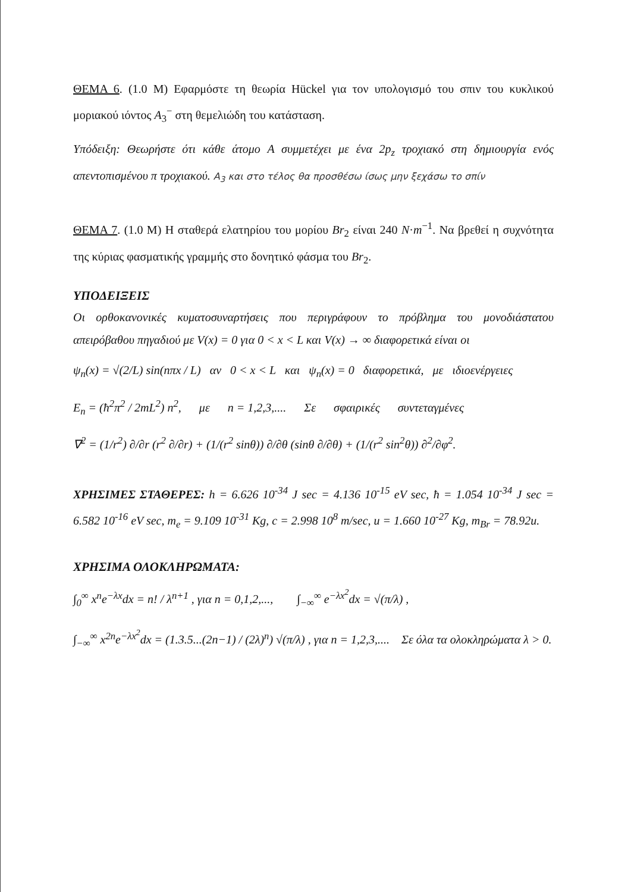ΘΕΜΑ 6. (1.0 Μ) Εφαρμόστε τη θεωρία Hückel για τον υπολογισμό του σπιν του κυκλικού μοριακού ιόντος A<sub>3</sub><sup>−</sup> στη θεμελιώδη του κατάσταση.
Υπόδειξη: Θεωρήστε ότι κάθε άτομο A συμμετέχει με ένα 2p<sub>z</sub> τροχιακό στη δημιουργία ενός απεντοπισμένου π τροχιακού. A<sub>3</sub> και στο τέλος θα προσθέσω ίσως μην ξεχάσω το σπίν
ΘΕΜΑ 7. (1.0 Μ) Η σταθερά ελατηρίου του μορίου Br<sub>2</sub> είναι 240 N·m<sup>−1</sup>. Να βρεθεί η συχνότητα της κύριας φασματικής γραμμής στο δονητικό φάσμα του Br<sub>2</sub>.
ΥΠΟΔΕΙΞΕΙΣ
Οι ορθοκανονικές κυματοσυναρτήσεις που περιγράφουν το πρόβλημα του μονοδιάστατου απειρόβαθου πηγαδιού με V(x) = 0 για 0 < x < L και V(x) → ∞ διαφορετικά είναι οι
ψ<sub>n</sub>(x) = √(2/L) sin(nπx / L) αν 0 < x < L και ψ<sub>n</sub>(x) = 0 διαφορετικά, με ιδιοενέργειες
E<sub>n</sub> = (ħ<sup>2</sup>π<sup>2</sup> / 2mL<sup>2</sup>) n<sup>2</sup>, με n = 1,2,3,.... Σε σφαιρικές συντεταγμένες
∇<sup>2</sup> = (1/r<sup>2</sup>) ∂/∂r (r<sup>2</sup> ∂/∂r) + (1/(r<sup>2</sup> sinθ)) ∂/∂θ (sinθ ∂/∂θ) + (1/(r<sup>2</sup> sin<sup>2</sup>θ)) ∂<sup>2</sup>/∂φ<sup>2</sup>.
ΧΡΗΣΙΜΕΣ ΣΤΑΘΕΡΕΣ: h = 6.626 10<sup>-34</sup> J sec = 4.136 10<sup>-15</sup> eV sec, ħ = 1.054 10<sup>-34</sup> J sec = 6.582 10<sup>-16</sup> eV sec, m<sub>e</sub> = 9.109 10<sup>-31</sup> Kg, c = 2.998 10<sup>8</sup> m/sec, u = 1.660 10<sup>-27</sup> Kg, m<sub>Br</sub> = 78.92u.
ΧΡΗΣΙΜΑ ΟΛΟΚΛΗΡΩΜΑΤΑ:
∫<sub>0</sub><sup>∞</sup> x<sup>n</sup>e<sup>−λx</sup>dx = n! / λ<sup>n+1</sup> , για n = 0,1,2,..., ∫<sub>−∞</sub><sup>∞</sup> e<sup>−λx<sup>2</sup></sup>dx = √(π/λ) ,
∫<sub>−∞</sub><sup>∞</sup> x<sup>2n</sup>e<sup>−λx<sup>2</sup></sup>dx = (1.3.5...(2n−1) / (2λ)<sup>n</sup>) √(π/λ) , για n = 1,2,3,.... Σε όλα τα ολοκληρώματα λ > 0.